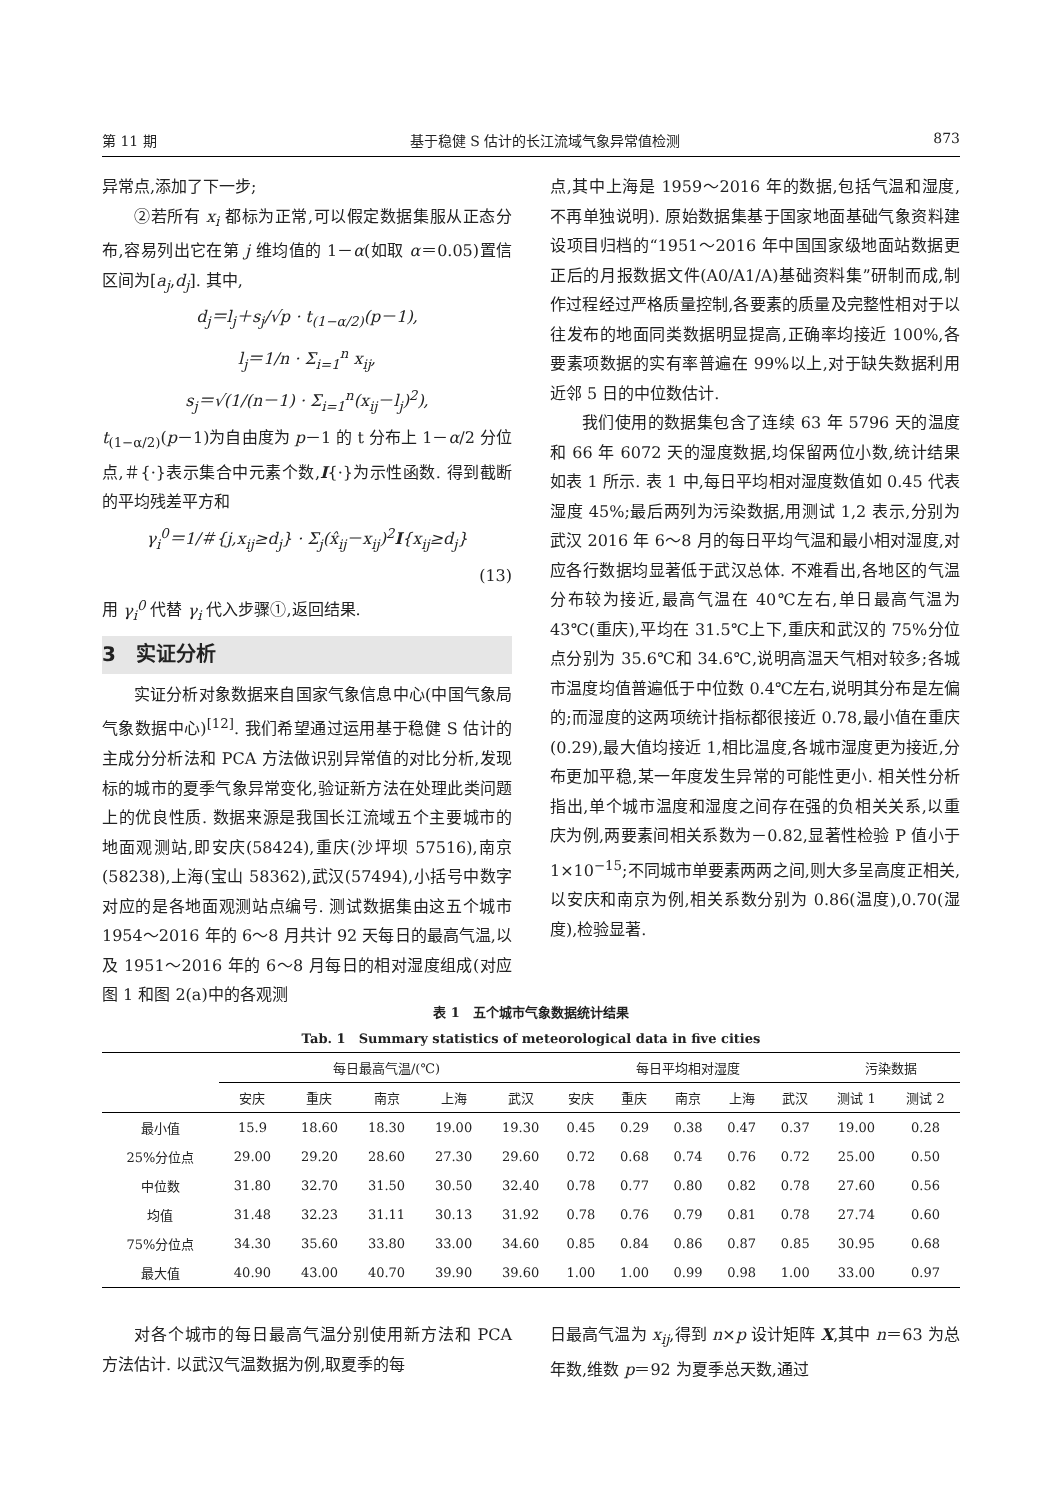第 11 期 基于稳健 S 估计的长江流域气象异常值检测 873
异常点,添加了下一步;
②若所有 x<sub>i</sub> 都标为正常,可以假定数据集服从正态分布,容易列出它在第 j 维均值的 1－α(如取 α＝0.05)置信区间为[a<sub>j</sub>,d<sub>j</sub>]. 其中,
d<sub>j</sub>＝l<sub>j</sub>＋s<sub>j</sub>/√p · t<sub>(1−α/2)</sub>(p－1),
l<sub>j</sub>＝1/n · Σ<sub>i=1</sub><sup>n</sup> x<sub>ij</sub>,
s<sub>j</sub>＝√(1/(n－1) · Σ<sub>i=1</sub><sup>n</sup>(x<sub>ij</sub>－l<sub>j</sub>)<sup>2</sup>),
t<sub>(1−α/2)</sub>(p－1)为自由度为 p－1 的 t 分布上 1－α/2 分位点,＃{·}表示集合中元素个数,I{·}为示性函数. 得到截断的平均残差平方和
γ<sub>i</sub><sup>0</sup>＝1/＃{j,x<sub>ij</sub>≥d<sub>j</sub>} · Σ<sub>j</sub>(x̂<sub>ij</sub>－x<sub>ij</sub>)<sup>2</sup>I{x<sub>ij</sub>≥d<sub>j</sub>}
(13)
用 γ<sub>i</sub><sup>0</sup> 代替 γ<sub>i</sub> 代入步骤①,返回结果.
3　实证分析
实证分析对象数据来自国家气象信息中心(中国气象局气象数据中心)<sup>[12]</sup>. 我们希望通过运用基于稳健 S 估计的主成分分析法和 PCA 方法做识别异常值的对比分析,发现标的城市的夏季气象异常变化,验证新方法在处理此类问题上的优良性质. 数据来源是我国长江流域五个主要城市的地面观测站,即安庆(58424),重庆(沙坪坝 57516),南京(58238),上海(宝山 58362),武汉(57494),小括号中数字对应的是各地面观测站点编号. 测试数据集由这五个城市 1954～2016 年的 6～8 月共计 92 天每日的最高气温,以及 1951～2016 年的 6～8 月每日的相对湿度组成(对应图 1 和图 2(a)中的各观测
点,其中上海是 1959～2016 年的数据,包括气温和湿度,不再单独说明). 原始数据集基于国家地面基础气象资料建设项目归档的“1951～2016 年中国国家级地面站数据更正后的月报数据文件(A0/A1/A)基础资料集”研制而成,制作过程经过严格质量控制,各要素的质量及完整性相对于以往发布的地面同类数据明显提高,正确率均接近 100%,各要素项数据的实有率普遍在 99%以上,对于缺失数据利用近邻 5 日的中位数估计.
我们使用的数据集包含了连续 63 年 5796 天的温度和 66 年 6072 天的湿度数据,均保留两位小数,统计结果如表 1 所示. 表 1 中,每日平均相对湿度数值如 0.45 代表湿度 45%;最后两列为污染数据,用测试 1,2 表示,分别为武汉 2016 年 6～8 月的每日平均气温和最小相对湿度,对应各行数据均显著低于武汉总体. 不难看出,各地区的气温分布较为接近,最高气温在 40℃左右,单日最高气温为 43℃(重庆),平均在 31.5℃上下,重庆和武汉的 75%分位点分别为 35.6℃和 34.6℃,说明高温天气相对较多;各城市温度均值普遍低于中位数 0.4℃左右,说明其分布是左偏的;而湿度的这两项统计指标都很接近 0.78,最小值在重庆(0.29),最大值均接近 1,相比温度,各城市湿度更为接近,分布更加平稳,某一年度发生异常的可能性更小. 相关性分析指出,单个城市温度和湿度之间存在强的负相关关系,以重庆为例,两要素间相关系数为－0.82,显著性检验 P 值小于 1×10<sup>−15</sup>;不同城市单要素两两之间,则大多呈高度正相关,以安庆和南京为例,相关系数分别为 0.86(温度),0.70(湿度),检验显著.
表 1　五个城市气象数据统计结果
Tab. 1　Summary statistics of meteorological data in five cities
| | 每日最高气温/(℃) | | | | | 每日平均相对湿度 | | | | | 污染数据 | |
| --- | --- | --- | --- | --- | --- | --- | --- | --- | --- | --- | --- | --- |
| | 安庆 | 重庆 | 南京 | 上海 | 武汉 | 安庆 | 重庆 | 南京 | 上海 | 武汉 | 测试 1 | 测试 2 |
| 最小值 | 15.9 | 18.60 | 18.30 | 19.00 | 19.30 | 0.45 | 0.29 | 0.38 | 0.47 | 0.37 | 19.00 | 0.28 |
| 25%分位点 | 29.00 | 29.20 | 28.60 | 27.30 | 29.60 | 0.72 | 0.68 | 0.74 | 0.76 | 0.72 | 25.00 | 0.50 |
| 中位数 | 31.80 | 32.70 | 31.50 | 30.50 | 32.40 | 0.78 | 0.77 | 0.80 | 0.82 | 0.78 | 27.60 | 0.56 |
| 均值 | 31.48 | 32.23 | 31.11 | 30.13 | 31.92 | 0.78 | 0.76 | 0.79 | 0.81 | 0.78 | 27.74 | 0.60 |
| 75%分位点 | 34.30 | 35.60 | 33.80 | 33.00 | 34.60 | 0.85 | 0.84 | 0.86 | 0.87 | 0.85 | 30.95 | 0.68 |
| 最大值 | 40.90 | 43.00 | 40.70 | 39.90 | 39.60 | 1.00 | 1.00 | 0.99 | 0.98 | 1.00 | 33.00 | 0.97 |
对各个城市的每日最高气温分别使用新方法和 PCA 方法估计. 以武汉气温数据为例,取夏季的每
日最高气温为 x<sub>ij</sub>,得到 n×p 设计矩阵 X,其中 n＝63 为总年数,维数 p＝92 为夏季总天数,通过